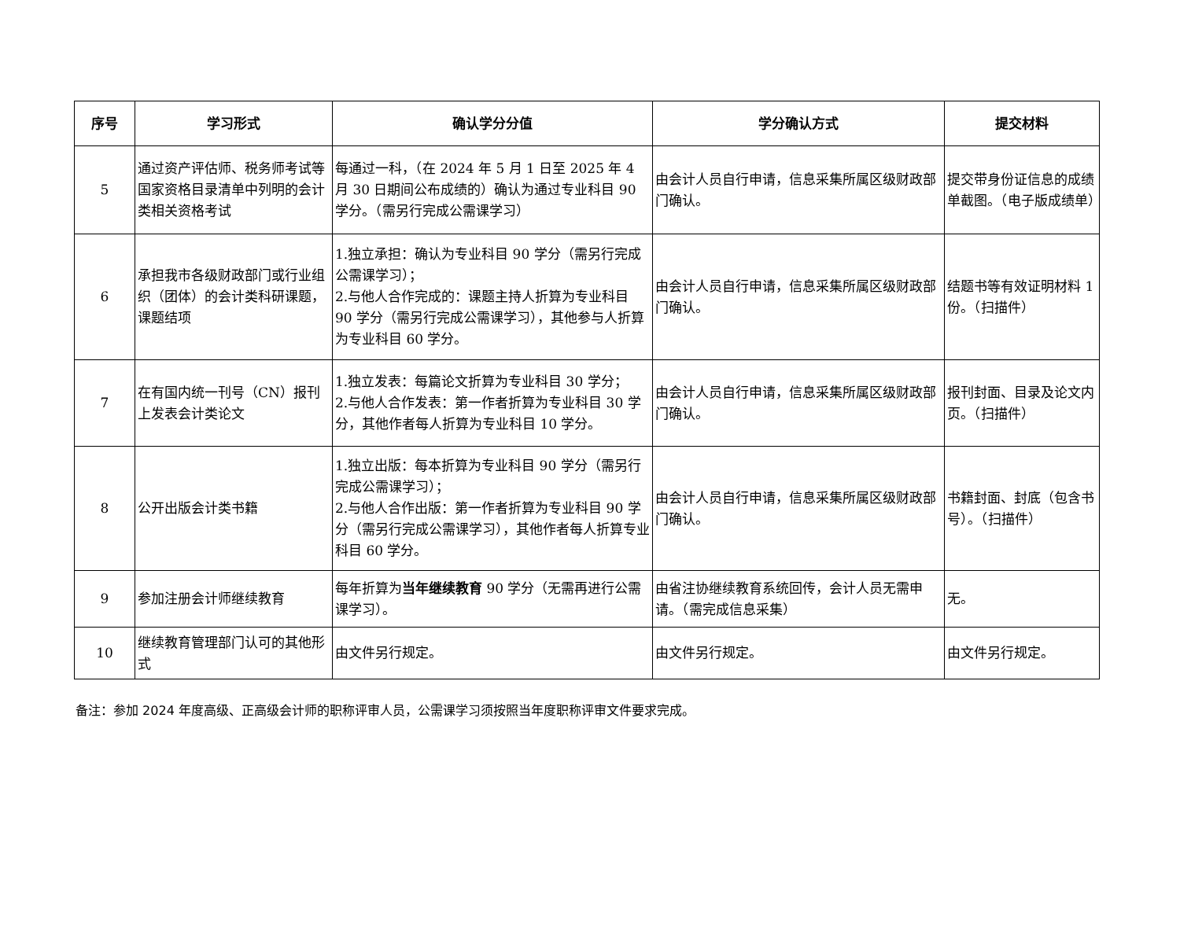| 序号 | 学习形式 | 确认学分分值 | 学分确认方式 | 提交材料 |
| --- | --- | --- | --- | --- |
| 5 | 通过资产评估师、税务师考试等国家资格目录清单中列明的会计类相关资格考试 | 每通过一科，（在 2024 年 5 月 1 日至 2025 年 4 月 30 日期间公布成绩的）确认为通过专业科目 90 学分。（需另行完成公需课学习） | 由会计人员自行申请，信息采集所属区级财政部门确认。 | 提交带身份证信息的成绩单截图。（电子版成绩单） |
| 6 | 承担我市各级财政部门或行业组织（团体）的会计类科研课题，课题结项 | 1.独立承担：确认为专业科目 90 学分（需另行完成公需课学习）； 2.与他人合作完成的：课题主持人折算为专业科目 90 学分（需另行完成公需课学习），其他参与人折算为专业科目 60 学分。 | 由会计人员自行申请，信息采集所属区级财政部门确认。 | 结题书等有效证明材料 1 份。（扫描件） |
| 7 | 在有国内统一刊号（CN）报刊上发表会计类论文 | 1.独立发表：每篇论文折算为专业科目 30 学分； 2.与他人合作发表：第一作者折算为专业科目 30 学分，其他作者每人折算为专业科目 10 学分。 | 由会计人员自行申请，信息采集所属区级财政部门确认。 | 报刊封面、目录及论文内页。（扫描件） |
| 8 | 公开出版会计类书籍 | 1.独立出版：每本折算为专业科目 90 学分（需另行完成公需课学习）； 2.与他人合作出版：第一作者折算为专业科目 90 学分（需另行完成公需课学习），其他作者每人折算专业科目 60 学分。 | 由会计人员自行申请，信息采集所属区级财政部门确认。 | 书籍封面、封底（包含书号）。（扫描件） |
| 9 | 参加注册会计师继续教育 | 每年折算为 当年继续教育 90 学分（无需再进行公需课学习）。 | 由省注协继续教育系统回传，会计人员无需申请。（需完成信息采集） | 无。 |
| 10 | 继续教育管理部门认可的其他形式 | 由文件另行规定。 | 由文件另行规定。 | 由文件另行规定。 |
备注：参加 2024 年度高级、正高级会计师的职称评审人员，公需课学习须按照当年度职称评审文件要求完成。